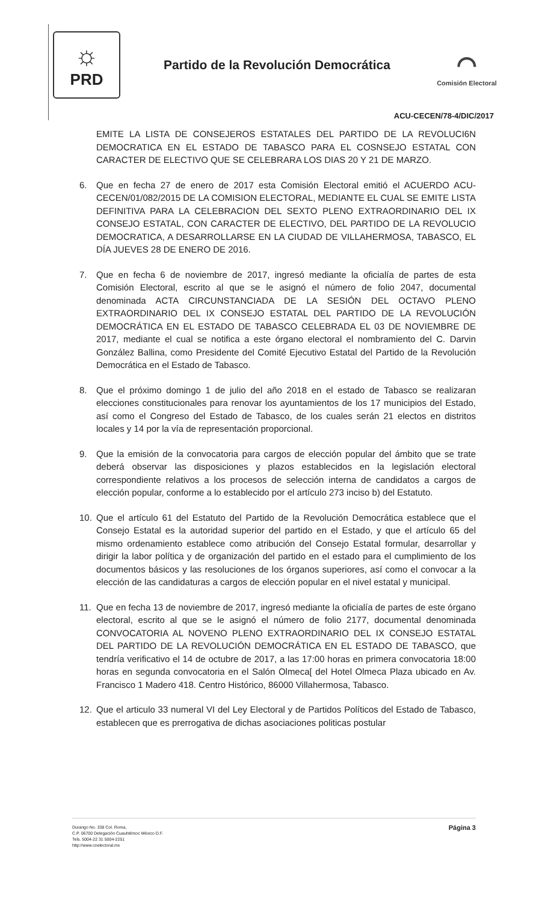☼
PRD
Partido de la Revolución Democrática
⌒
Comisión Electoral
ACU-CECEN/78-4/DIC/2017
EMITE LA LISTA DE CONSEJEROS ESTATALES DEL PARTIDO DE LA REVOLUCI6N DEMOCRATICA EN EL ESTADO DE TABASCO PARA EL COSNSEJO ESTATAL CON CARACTER DE ELECTIVO QUE SE CELEBRARA LOS DIAS 20 Y 21 DE MARZO.
6. Que en fecha 27 de enero de 2017 esta Comisión Electoral emitió el ACUERDO ACU-CECEN/01/082/2015 DE LA COMISION ELECTORAL, MEDIANTE EL CUAL SE EMITE LISTA DEFINITIVA PARA LA CELEBRACION DEL SEXTO PLENO EXTRAORDINARIO DEL IX CONSEJO ESTATAL, CON CARACTER DE ELECTIVO, DEL PARTIDO DE LA REVOLUCIO DEMOCRATICA, A DESARROLLARSE EN LA CIUDAD DE VILLAHERMOSA, TABASCO, EL DÍA JUEVES 28 DE ENERO DE 2016.
7. Que en fecha 6 de noviembre de 2017, ingresó mediante la oficialía de partes de esta Comisión Electoral, escrito al que se le asignó el número de folio 2047, documental denominada ACTA CIRCUNSTANCIADA DE LA SESIÓN DEL OCTAVO PLENO EXTRAORDINARIO DEL IX CONSEJO ESTATAL DEL PARTIDO DE LA REVOLUCIÓN DEMOCRÁTICA EN EL ESTADO DE TABASCO CELEBRADA EL 03 DE NOVIEMBRE DE 2017, mediante el cual se notifica a este órgano electoral el nombramiento del C. Darvin González Ballina, como Presidente del Comité Ejecutivo Estatal del Partido de la Revolución Democrática en el Estado de Tabasco.
8. Que el próximo domingo 1 de julio del año 2018 en el estado de Tabasco se realizaran elecciones constitucionales para renovar los ayuntamientos de los 17 municipios del Estado, así como el Congreso del Estado de Tabasco, de los cuales serán 21 electos en distritos locales y 14 por la vía de representación proporcional.
9. Que la emisión de la convocatoria para cargos de elección popular del ámbito que se trate deberá observar las disposiciones y plazos establecidos en la legislación electoral correspondiente relativos a los procesos de selección interna de candidatos a cargos de elección popular, conforme a lo establecido por el artículo 273 inciso b) del Estatuto.
10. Que el artículo 61 del Estatuto del Partido de la Revolución Democrática establece que el Consejo Estatal es la autoridad superior del partido en el Estado, y que el artículo 65 del mismo ordenamiento establece como atribución del Consejo Estatal formular, desarrollar y dirigir la labor política y de organización del partido en el estado para el cumplimiento de los documentos básicos y las resoluciones de los órganos superiores, así como el convocar a la elección de las candidaturas a cargos de elección popular en el nivel estatal y municipal.
11. Que en fecha 13 de noviembre de 2017, ingresó mediante la oficialía de partes de este órgano electoral, escrito al que se le asignó el número de folio 2177, documental denominada CONVOCATORIA AL NOVENO PLENO EXTRAORDINARIO DEL IX CONSEJO ESTATAL DEL PARTIDO DE LA REVOLUCIÓN DEMOCRÁTICA EN EL ESTADO DE TABASCO, que tendría verificativo el 14 de octubre de 2017, a las 17:00 horas en primera convocatoria 18:00 horas en segunda convocatoria en el Salón Olmeca[ del Hotel Olmeca Plaza ubicado en Av. Francisco 1 Madero 418. Centro Histórico, 86000 Villahermosa, Tabasco.
12. Que el articulo 33 numeral VI del Ley Electoral y de Partidos Políticos del Estado de Tabasco, establecen que es prerrogativa de dichas asociaciones politicas postular
Durango No. 338 Col. Roma,
C.P. 06700 Delegación Cuauhtémoc México D.F.
Tels. 5004-22 31 5004-2251
http://www.cnelectoral.mx
Página 3